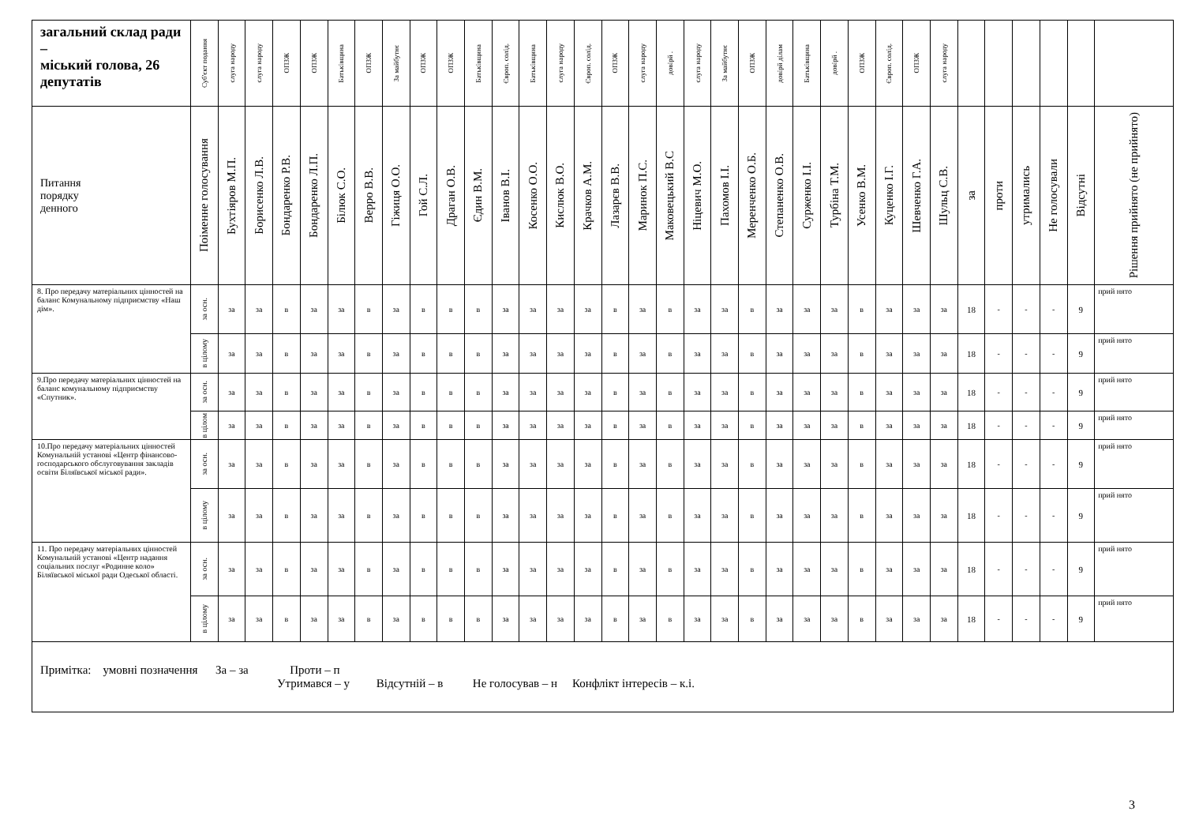| загальний склад ради – міський голова, 26 депутатів | Суб'єкт подання | слуга народу | слуга народу | ОПЗЖ | ОПЗЖ | Батьківщина | ОПЗЖ | За майбутнє | ОПЗЖ | ОПЗЖ | Батьківщина | Європ. солід. | Батьківщина | слуга народу | Європ. солід. | ОПЗЖ | слуга народу | довірй . | слуга народу | За майбутнє | ОПЗЖ | довірй ділам | Батьківщина | довірй . | ОПЗЖ | Європ. солід. | ОПЗЖ | слуга народу | | | | | | |
| --- | --- | --- | --- | --- | --- | --- | --- | --- | --- | --- | --- | --- | --- | --- | --- | --- | --- | --- | --- | --- | --- | --- | --- | --- | --- | --- | --- | --- | --- | --- | --- | --- | --- | --- |
| Питання порядку денного | Поіменне голосування | Бухтіяров М.П. | Борисенко Л.В. | Бондаренко Р.В. | Бондаренко Л.П. | Білюк С.О. | Верро В.В. | Гіжиця О.О. | Гой С.Л. | Драган О.В. | Єдин В.М. | Іванов В.І. | Косенко О.О. | Кислюк В.О. | Крачков А.М. | Лазарєв В.В. | Маринок П.С. | Маковецький В.С | Ніцевич М.О. | Пахомов І.І. | Меренченко О.Б. | Степаненко О.В. | Сурженко І.І. | Турбіна Т.М. | Усенко В.М. | Куценко І.Г. | Шевченко Г.А. | Шульц С.В. | за | проти | утримались | Не голосували | Відсутні | Рішення прийнято (не прийнято) |
| 8. Про передачу матеріальних цінностей на баланс Комунальному підприємству «Наш дім». | за осн. | за | за | в | за | за | в | за | в | в | в | за | за | за | за | в | за | в | за | за | в | за | за | за | в | за | за | за | 18 | - | - | - | 9 | прий нято |
| | в цілому | за | за | в | за | за | в | за | в | в | в | за | за | за | за | в | за | в | за | за | в | за | за | за | в | за | за | за | 18 | - | - | - | 9 | прий нято |
| 9.Про передачу матеріальних цінностей на баланс комунальному підприємству «Спутник». | за осн. | за | за | в | за | за | в | за | в | в | в | за | за | за | за | в | за | в | за | за | в | за | за | за | в | за | за | за | 18 | - | - | - | 9 | прий нято |
| | в цілом | за | за | в | за | за | в | за | в | в | в | за | за | за | за | в | за | в | за | за | в | за | за | за | в | за | за | за | 18 | - | - | - | 9 | прий нято |
| 10.Про передачу матеріальних цінностей Комунальній установі «Центр фінансово-господарського обслуговування закладів освіти Біляївської міської ради». | за осн. | за | за | в | за | за | в | за | в | в | в | за | за | за | за | в | за | в | за | за | в | за | за | за | в | за | за | за | 18 | - | - | - | 9 | прий нято |
| | в цілому | за | за | в | за | за | в | за | в | в | в | за | за | за | за | в | за | в | за | за | в | за | за | за | в | за | за | за | 18 | - | - | - | 9 | прий нято |
| 11. Про передачу матеріальних цінностей Комунальній установі «Центр надання соціальних послуг «Родинне коло» Біляївської міської ради Одеської області. | за осн. | за | за | в | за | за | в | за | в | в | в | за | за | за | за | в | за | в | за | за | в | за | за | за | в | за | за | за | 18 | - | - | - | 9 | прий нято |
| | в цілому | за | за | в | за | за | в | за | в | в | в | за | за | за | за | в | за | в | за | за | в | за | за | за | в | за | за | за | 18 | - | - | - | 9 | прий нято |
| Примітка: умовні позначення За – за Проти – п Утримався – у Відсутній – в Не голосував – н Конфлікт інтересів – к.і. | | | | | | | | | | | | | | | | | | | | | | | | | | | | | | | | | | |
3